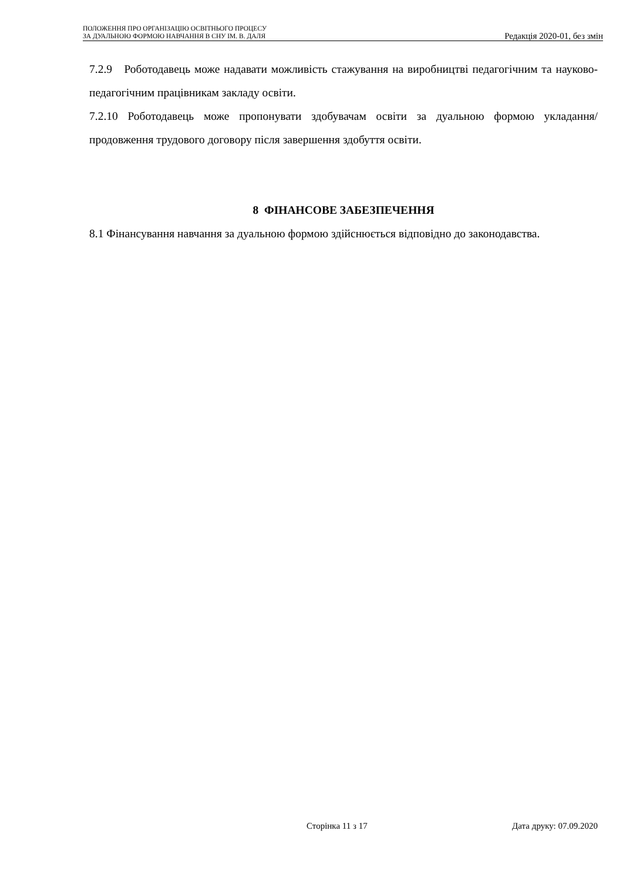ПОЛОЖЕННЯ ПРО ОРГАНІЗАЦІЮ ОСВІТНЬОГО ПРОЦЕСУ
ЗА ДУАЛЬНОЮ ФОРМОЮ НАВЧАННЯ В СНУ ІМ. В. ДАЛЯ
Редакція 2020-01, без змін
7.2.9 Роботодавець може надавати можливість стажування на виробництві педагогічним та науково-педагогічним працівникам закладу освіти.
7.2.10 Роботодавець може пропонувати здобувачам освіти за дуальною формою укладання/продовження трудового договору після завершення здобуття освіти.
8 ФІНАНСОВЕ ЗАБЕЗПЕЧЕННЯ
8.1 Фінансування навчання за дуальною формою здійснюється відповідно до законодавства.
Сторінка 11 з 17 Дата друку: 07.09.2020